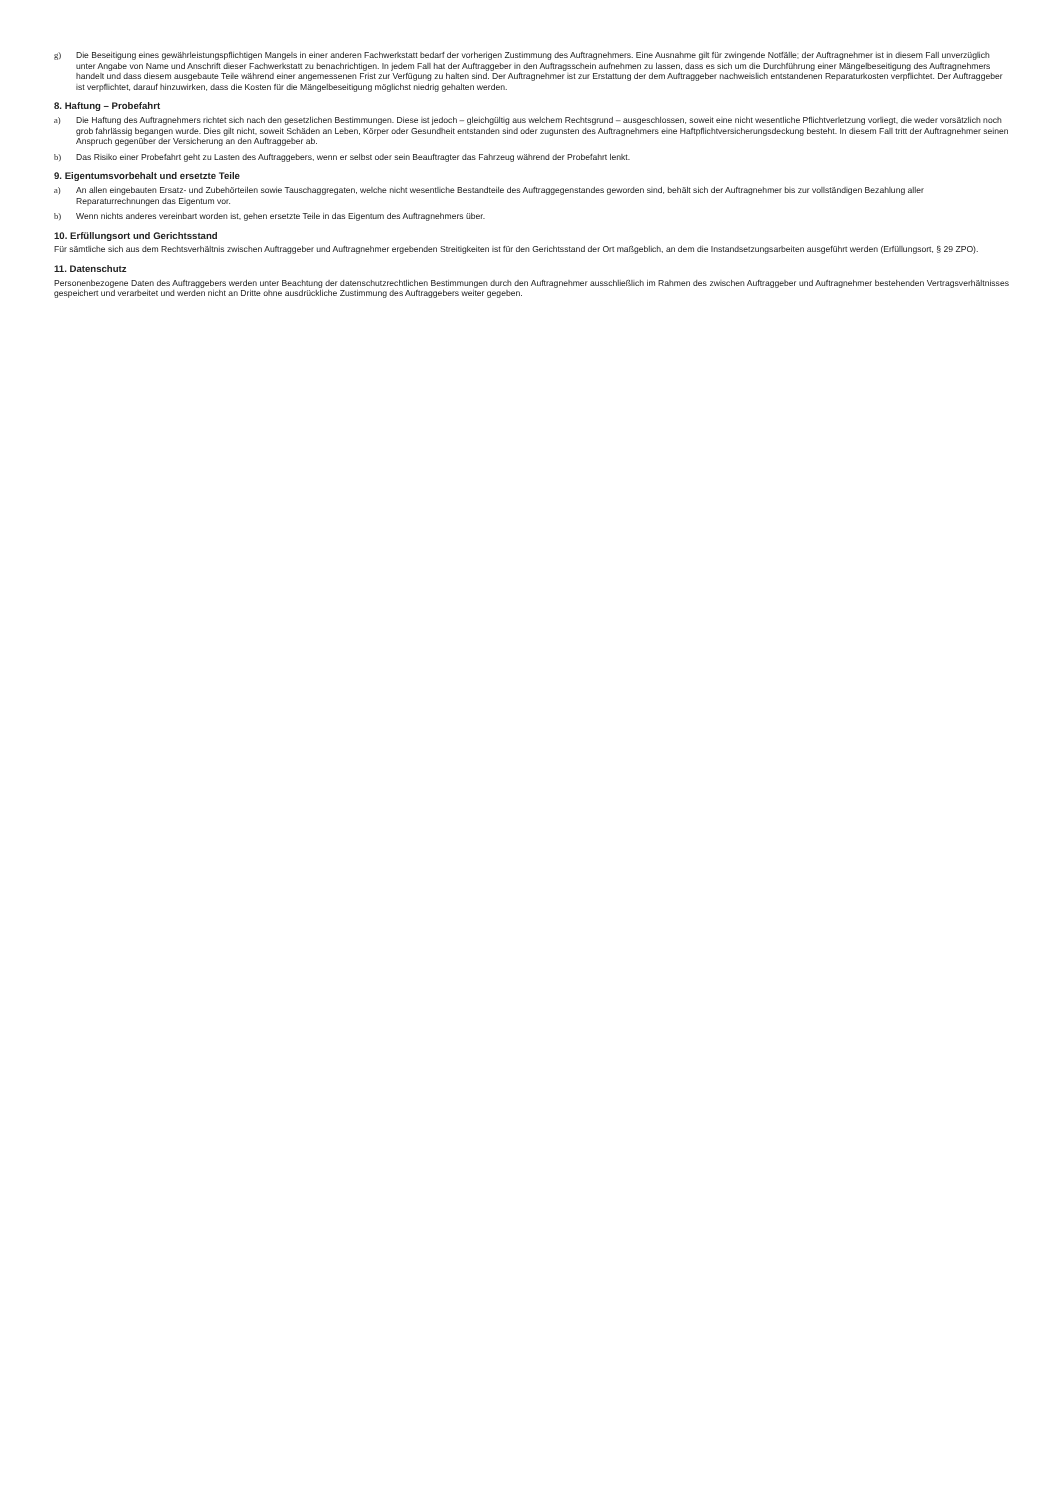g) Die Beseitigung eines gewährleistungspflichtigen Mangels in einer anderen Fachwerkstatt bedarf der vorherigen Zustimmung des Auftragnehmers. Eine Ausnahme gilt für zwingende Notfälle; der Auftragnehmer ist in diesem Fall unverzüglich unter Angabe von Name und Anschrift dieser Fachwerkstatt zu benachrichtigen. In jedem Fall hat der Auftraggeber in den Auftragsschein aufnehmen zu lassen, dass es sich um die Durchführung einer Mängelbeseitigung des Auftragnehmers handelt und dass diesem ausgebaute Teile während einer an­gemessenen Frist zur Verfügung zu halten sind. Der Auftragnehmer ist zur Erstattung der dem Auftraggeber nachweislich entstandenen Reparaturkosten verpflichtet. Der Auftraggeber ist verpflichtet, darauf hinzuwirken, dass die Kosten für die Mängelbeseitigung möglichst niedrig gehalten werden.
8. Haftung – Probefahrt
a) Die Haftung des Auftragnehmers richtet sich nach den gesetzlichen Bestimmungen. Diese ist jedoch – gleichgültig aus welchem Rechtsgrund – ausgeschlossen, soweit eine nicht wesentliche Pflichtverletzung vorliegt, die weder vorsätzlich noch grob fahrlässig begangen wurde. Dies gilt nicht, soweit Schäden an Leben, Körper oder Gesundheit entstanden sind oder zugunsten des Auftragnehmers eine Haftpflichtversicherungsdeckung besteht. In diesem Fall tritt der Auftragnehmer seinen Anspruch gegenüber der Versicherung an den Auf­traggeber ab.
b) Das Risiko einer Probefahrt geht zu Lasten des Auftraggebers, wenn er selbst oder sein Beauftragter das Fahrzeug während der Probefahrt lenkt.
9. Eigentumsvorbehalt und ersetzte Teile
a) An allen eingebauten Ersatz- und Zubehörteilen sowie Tauschaggregaten, welche nicht wesentliche Bestandteile des Auftraggegenstandes geworden sind, behält sich der Auftragneh­mer bis zur vollständigen Bezahlung aller Reparaturrechnungen das Eigentum vor.
b) Wenn nichts anderes vereinbart worden ist, gehen ersetzte Teile in das Eigentum des Auftragnehmers über.
10. Erfüllungsort und Gerichtsstand
Für sämtliche sich aus dem Rechtsverhältnis zwischen Auftraggeber und Auftragnehmer ergebenden Streitigkeiten ist für den Gerichtsstand der Ort maßgeblich, an dem die Instandset­zungsarbeiten ausgeführt werden (Erfüllungsort, § 29 ZPO).
11. Datenschutz
Personenbezogene Daten des Auftraggebers werden unter Beachtung der datenschutzrechtlichen Bestimmungen durch den Auftragnehmer ausschließlich im Rahmen des zwischen Auftraggeber und Auftragnehmer bestehenden Vertragsverhältnisses gespeichert und verarbeitet und werden nicht an Dritte ohne ausdrückliche Zustimmung des Auftraggebers weiter gegeben.